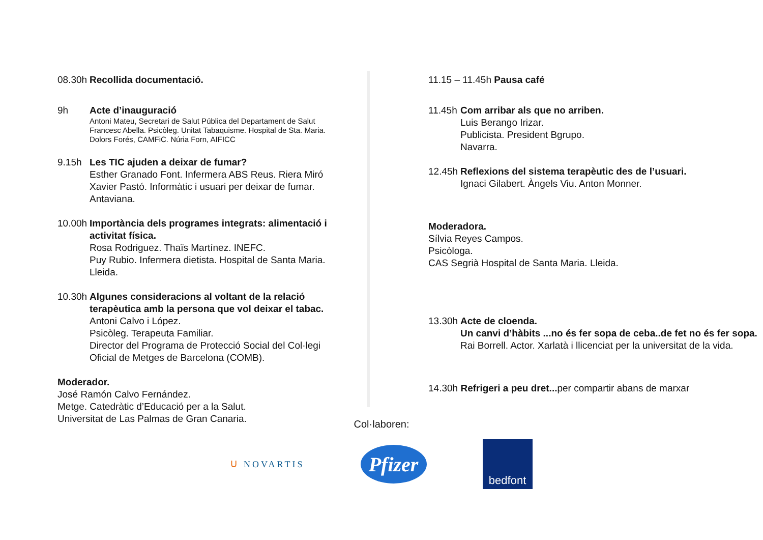08.30h Recollida documentació.
9h Acte d’inauguració
Antoni Mateu, Secretari de Salut Pública del Departament de Salut
Francesc Abella. Psicòleg. Unitat Tabaquisme. Hospital de Sta. Maria.
Dolors Forés, CAMFiC. Núria Forn, AIFICC
9.15h Les TIC ajuden a deixar de fumar?
Esther Granado Font. Infermera ABS Reus. Riera Miró
Xavier Pastó. Informàtic i usuari per deixar de fumar. Antaviana.
10.00h
Importància dels programes integrats: alimentació i activitat física.
Rosa Rodriguez. Thaïs Martínez. INEFC.
Puy Rubio. Infermera dietista. Hospital de Santa Maria. Lleida.
10.30h
Algunes consideracions al voltant de la relació terapèutica amb la persona que vol deixar el tabac.
Antoni Calvo i López.
Psicòleg. Terapeuta Familiar.
Director del Programa de Protecció Social del Col·legi Oficial de Metges de Barcelona (COMB).
Moderador.
José Ramón Calvo Fernández.
Metge. Catedràtic d’Educació per a la Salut.
Universitat de Las Palmas de Gran Canaria.
11.15 – 11.45h Pausa café
11.45h
Com arribar als que no arriben.
Luis Berango Irizar.
Publicista. President Bgrupo.
Navarra.
12.45h
Reflexions del sistema terapèutic des de l’usuari.
Ignaci Gilabert. Àngels Viu. Anton Monner.
Moderadora.
Sílvia Reyes Campos.
Psicòloga.
CAS Segrià Hospital de Santa Maria. Lleida.
13.30h
Acte de cloenda.
Un canvi d’hàbits ...no és fer sopa de ceba..de fet no és fer sopa.
Rai Borrell. Actor. Xarlatà i llicenciat per la universitat de la vida.
14.30h Refrigeri a peu dret... per compartir abans de marxar
Col·laboren:
ᑌ NOVARTIS
Pfizer
bedfont